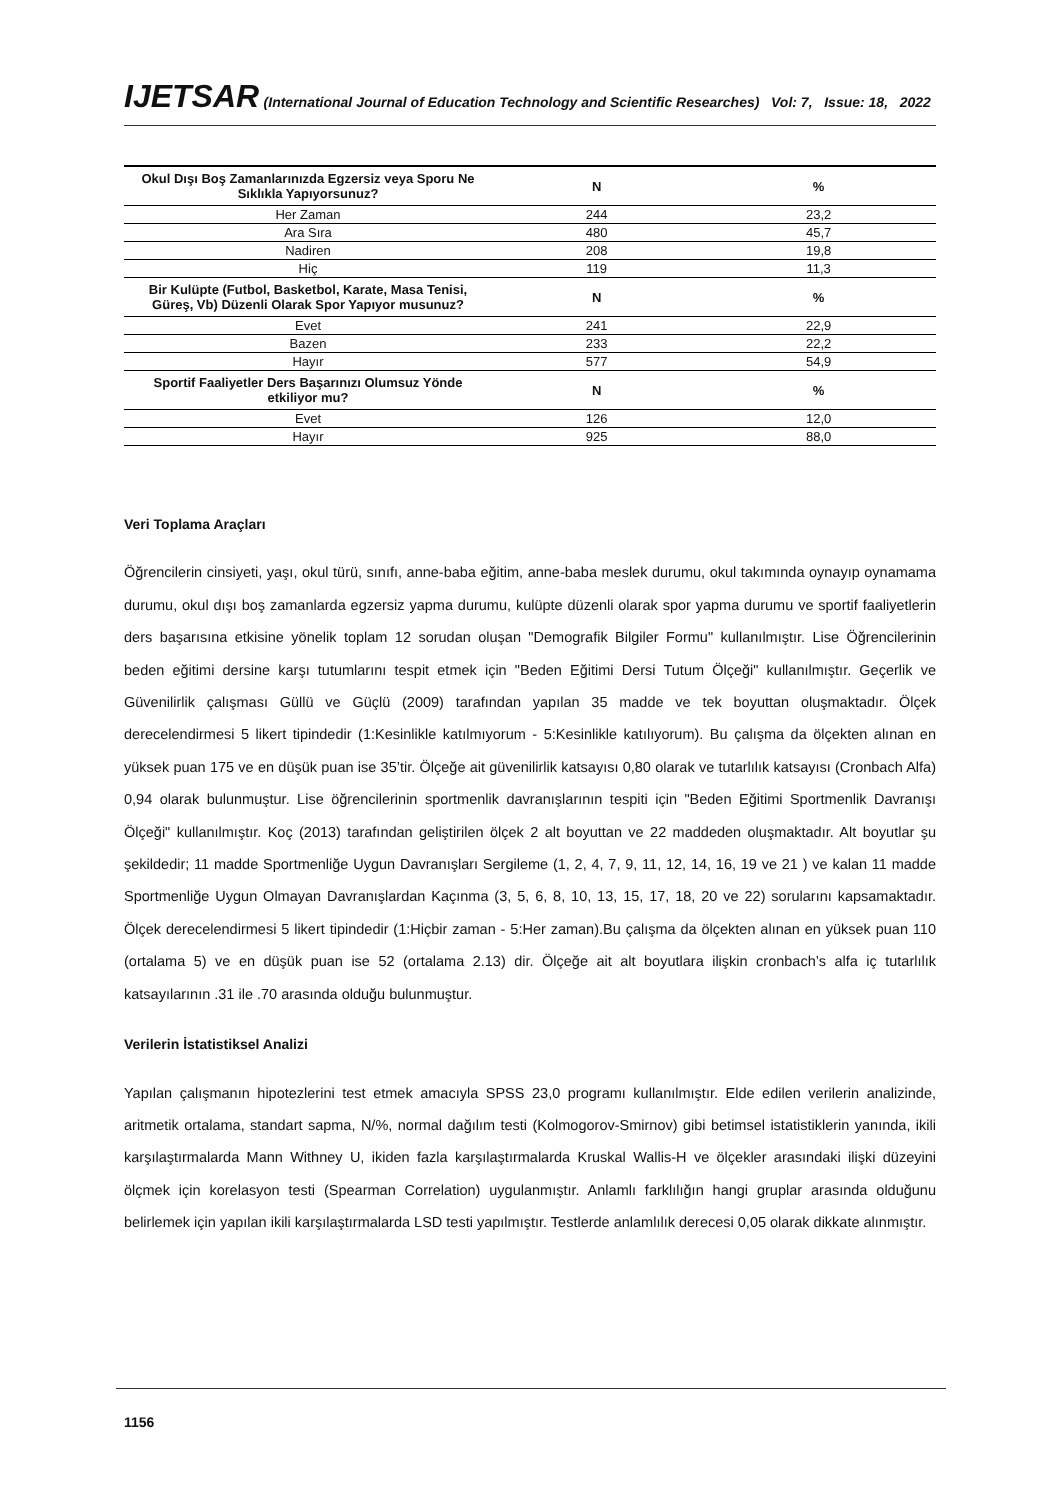IJETSAR (International Journal of Education Technology and Scientific Researches) Vol: 7, Issue: 18, 2022
| Okul Dışı Boş Zamanlarınızda Egzersiz veya Sporu Ne Sıklıkla Yapıyorsunuz? | N | % |
| --- | --- | --- |
| Her Zaman | 244 | 23,2 |
| Ara Sıra | 480 | 45,7 |
| Nadiren | 208 | 19,8 |
| Hiç | 119 | 11,3 |
| Bir Kulüpte (Futbol, Basketbol, Karate, Masa Tenisi, Güreş, Vb) Düzenli Olarak Spor Yapıyor musunuz? | N | % |
| Evet | 241 | 22,9 |
| Bazen | 233 | 22,2 |
| Hayır | 577 | 54,9 |
| Sportif Faaliyetler Ders Başarınızı Olumsuz Yönde etkiliyor mu? | N | % |
| Evet | 126 | 12,0 |
| Hayır | 925 | 88,0 |
Veri Toplama Araçları
Öğrencilerin cinsiyeti, yaşı, okul türü, sınıfı, anne-baba eğitim, anne-baba meslek durumu, okul takımında oynayıp oynamama durumu, okul dışı boş zamanlarda egzersiz yapma durumu, kulüpte düzenli olarak spor yapma durumu ve sportif faaliyetlerin ders başarısına etkisine yönelik toplam 12 sorudan oluşan "Demografik Bilgiler Formu" kullanılmıştır. Lise Öğrencilerinin beden eğitimi dersine karşı tutumlarını tespit etmek için "Beden Eğitimi Dersi Tutum Ölçeği" kullanılmıştır. Geçerlik ve Güvenilirlik çalışması Güllü ve Güçlü (2009) tarafından yapılan 35 madde ve tek boyuttan oluşmaktadır. Ölçek derecelendirmesi 5 likert tipindedir (1:Kesinlikle katılmıyorum - 5:Kesinlikle katılıyorum). Bu çalışma da ölçekten alınan en yüksek puan 175 ve en düşük puan ise 35’tir. Ölçeğe ait güvenilirlik katsayısı 0,80 olarak ve tutarlılık katsayısı (Cronbach Alfa) 0,94 olarak bulunmuştur. Lise öğrencilerinin sportmenlik davranışlarının tespiti için "Beden Eğitimi Sportmenlik Davranışı Ölçeği" kullanılmıştır. Koç (2013) tarafından geliştirilen ölçek 2 alt boyuttan ve 22 maddeden oluşmaktadır. Alt boyutlar şu şekildedir; 11 madde Sportmenliğe Uygun Davranışları Sergileme (1, 2, 4, 7, 9, 11, 12, 14, 16, 19 ve 21 ) ve kalan 11 madde Sportmenliğe Uygun Olmayan Davranışlardan Kaçınma (3, 5, 6, 8, 10, 13, 15, 17, 18, 20 ve 22) sorularını kapsamaktadır. Ölçek derecelendirmesi 5 likert tipindedir (1:Hiçbir zaman - 5:Her zaman).Bu çalışma da ölçekten alınan en yüksek puan 110 (ortalama 5) ve en düşük puan ise 52 (ortalama 2.13) dir. Ölçeğe ait alt boyutlara ilişkin cronbach’s alfa iç tutarlılık katsayılarının .31 ile .70 arasında olduğu bulunmuştur.
Verilerin İstatistiksel Analizi
Yapılan çalışmanın hipotezlerini test etmek amacıyla SPSS 23,0 programı kullanılmıştır. Elde edilen verilerin analizinde, aritmetik ortalama, standart sapma, N/%, normal dağılım testi (Kolmogorov-Smirnov) gibi betimsel istatistiklerin yanında, ikili karşılaştırmalarda Mann Withney U, ikiden fazla karşılaştırmalarda Kruskal Wallis-H ve ölçekler arasındaki ilişki düzeyini ölçmek için korelasyon testi (Spearman Correlation) uygulanmıştır. Anlamlı farklılığın hangi gruplar arasında olduğunu belirlemek için yapılan ikili karşılaştırmalarda LSD testi yapılmıştır. Testlerde anlamlılık derecesi 0,05 olarak dikkate alınmıştır.
1156